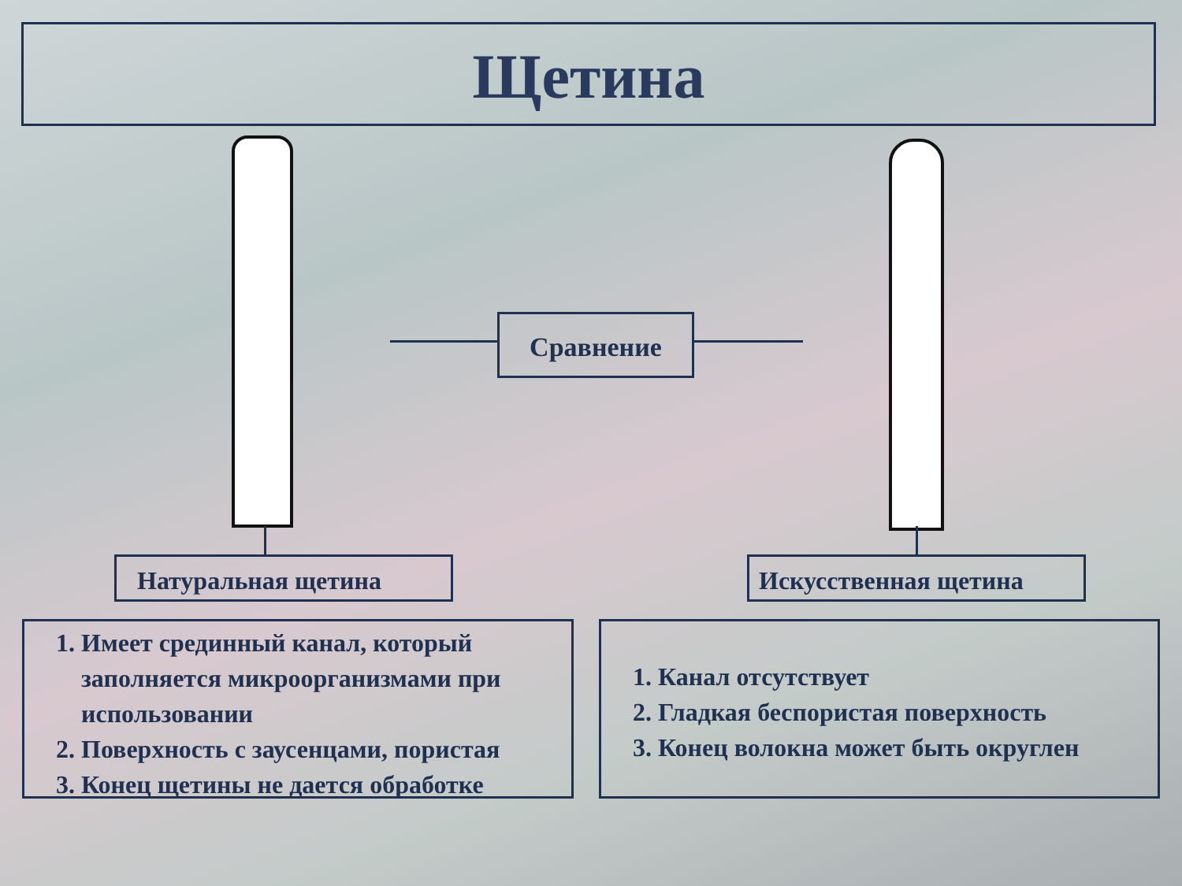Щетина
Сравнение
Натуральная щетина Искусственная щетина
1. Имеет срединный канал, который заполняется микроорганизмами при использовании
2. Поверхность с заусенцами, пористая
3. Конец щетины не дается обработке
1. Канал отсутствует
2. Гладкая беспористая поверхность
3. Конец волокна может быть округлен